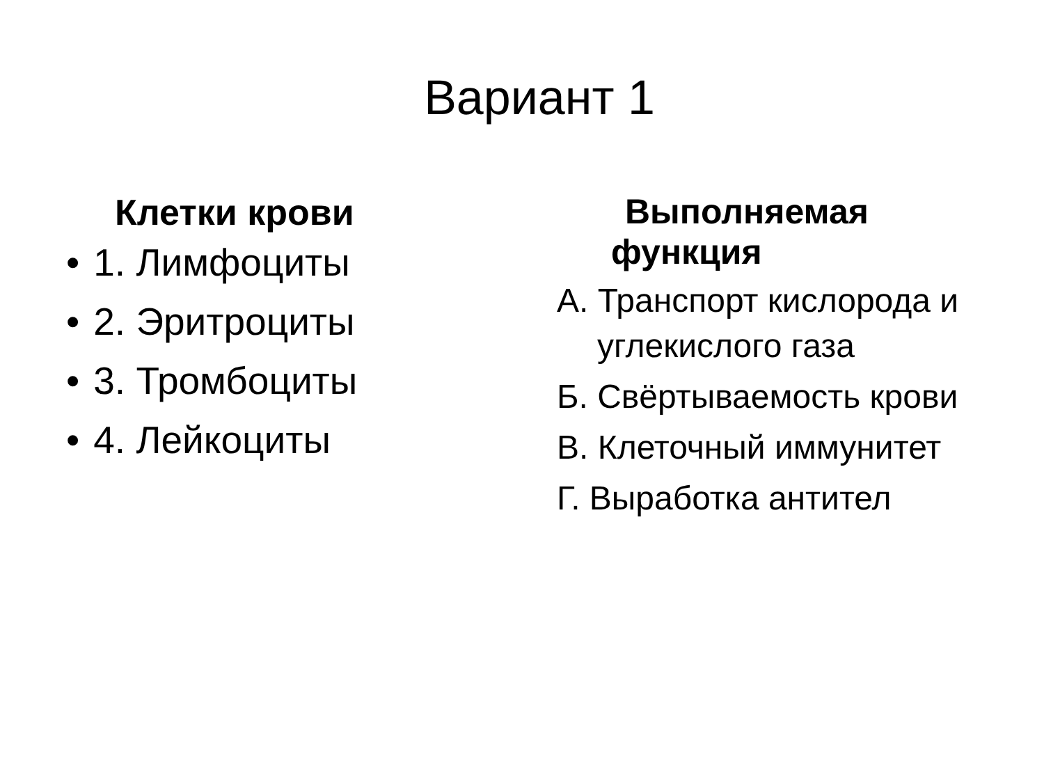Вариант 1
Клетки крови
• 1. Лимфоциты
• 2. Эритроциты
• 3. Тромбоциты
• 4. Лейкоциты
Выполняемая функция
А. Транспорт кислорода и углекислого газа
Б. Свёртываемость крови
В. Клеточный иммунитет
Г. Выработка антител